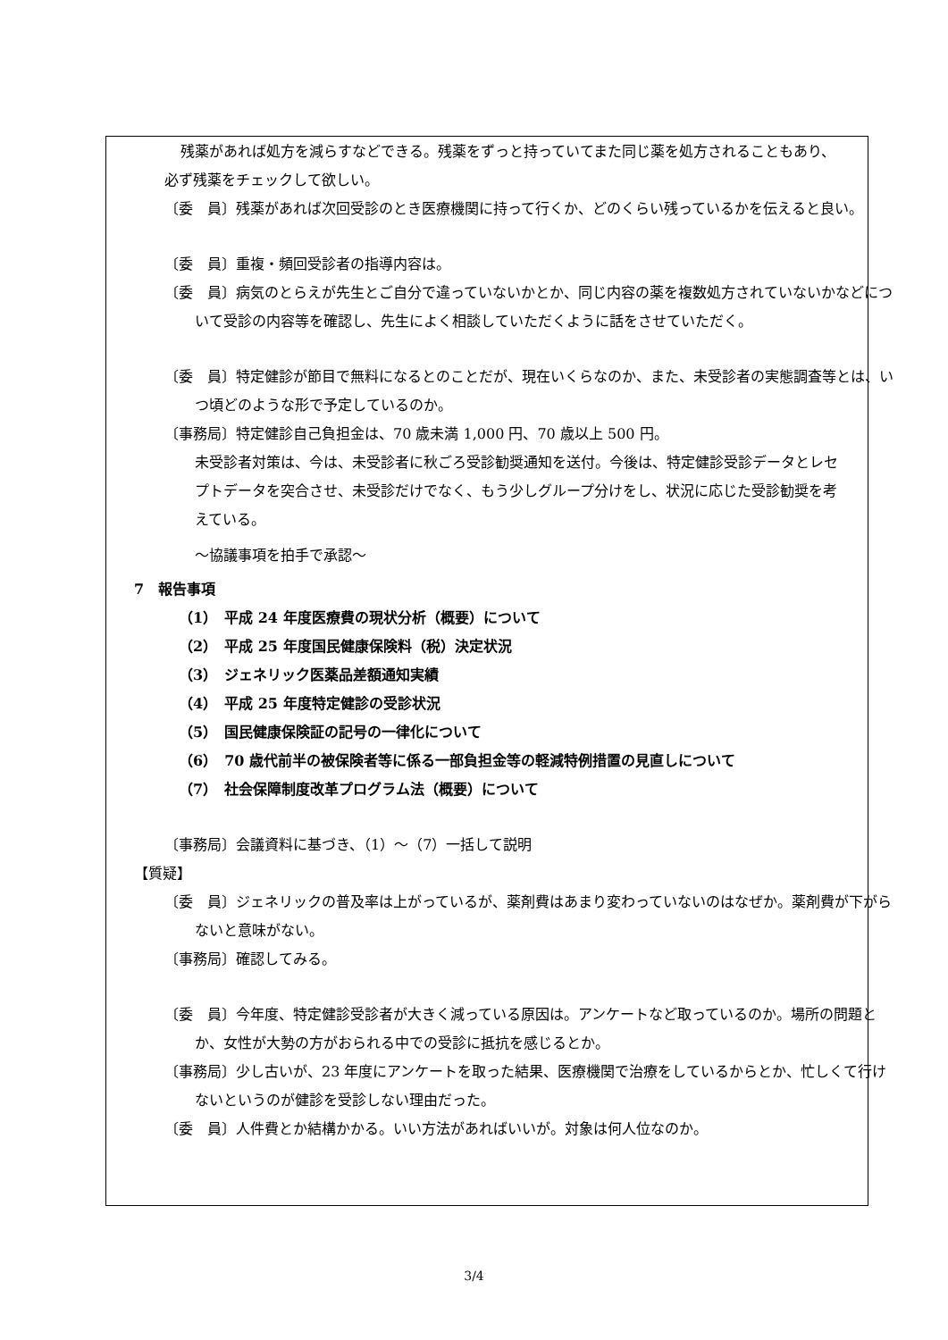残薬があれば処方を減らすなどできる。残薬をずっと持っていてまた同じ薬を処方されることもあり、必ず残薬をチェックして欲しい。
〔委　員〕残薬があれば次回受診のとき医療機関に持って行くか、どのくらい残っているかを伝えると良い。
〔委　員〕重複・頻回受診者の指導内容は。
〔委　員〕病気のとらえが先生とご自分で違っていないかとか、同じ内容の薬を複数処方されていないかなどについて受診の内容等を確認し、先生によく相談していただくように話をさせていただく。
〔委　員〕特定健診が節目で無料になるとのことだが、現在いくらなのか、また、未受診者の実態調査等とは、いつ頃どのような形で予定しているのか。
〔事務局〕特定健診自己負担金は、70 歳未満 1,000 円、70 歳以上 500 円。
未受診者対策は、今は、未受診者に秋ごろ受診勧奨通知を送付。今後は、特定健診受診データとレセプトデータを突合させ、未受診だけでなく、もう少しグループ分けをし、状況に応じた受診勧奨を考えている。
～協議事項を拍手で承認～
7　報告事項
（1）　平成 24 年度医療費の現状分析（概要）について
（2）　平成 25 年度国民健康保険料（税）決定状況
（3）　ジェネリック医薬品差額通知実績
（4）　平成 25 年度特定健診の受診状況
（5）　国民健康保険証の記号の一律化について
（6）　70 歳代前半の被保険者等に係る一部負担金等の軽減特例措置の見直しについて
（7）　社会保障制度改革プログラム法（概要）について
〔事務局〕会議資料に基づき、（1）～（7）一括して説明
【質疑】
〔委　員〕ジェネリックの普及率は上がっているが、薬剤費はあまり変わっていないのはなぜか。薬剤費が下がらないと意味がない。
〔事務局〕確認してみる。
〔委　員〕今年度、特定健診受診者が大きく減っている原因は。アンケートなど取っているのか。場所の問題とか、女性が大勢の方がおられる中での受診に抵抗を感じるとか。
〔事務局〕少し古いが、23 年度にアンケートを取った結果、医療機関で治療をしているからとか、忙しくて行けないというのが健診を受診しない理由だった。
〔委　員〕人件費とか結構かかる。いい方法があればいいが。対象は何人位なのか。
3/4